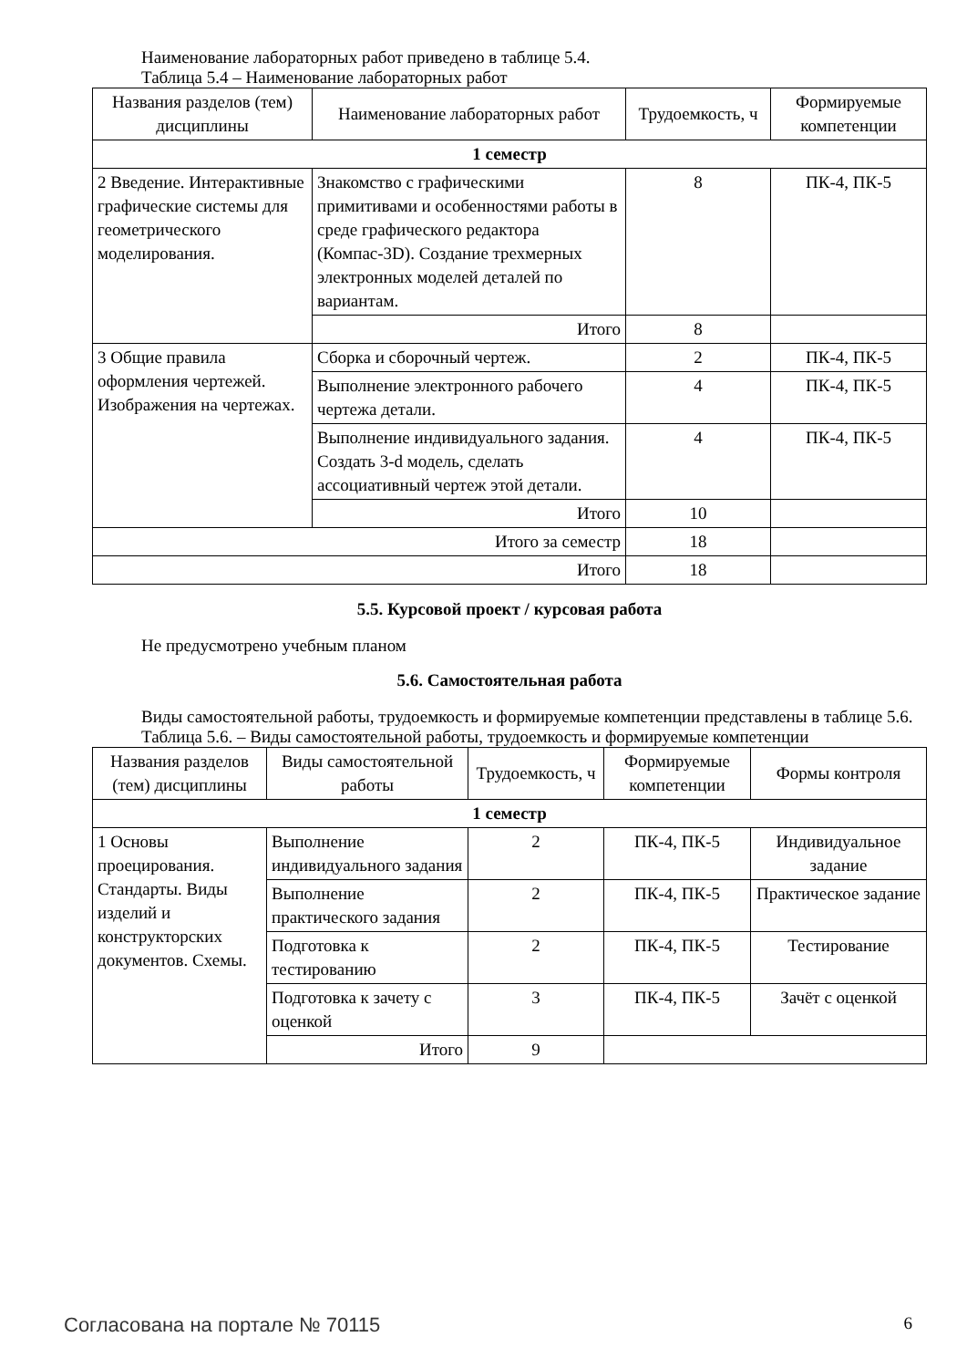Наименование лабораторных работ приведено в таблице 5.4.
Таблица 5.4 – Наименование лабораторных работ
| Названия разделов (тем) дисциплины | Наименование лабораторных работ | Трудоемкость, ч | Формируемые компетенции |
| --- | --- | --- | --- |
| 1 семестр | | | |
| 2 Введение. Интерактивные графические системы для геометрического моделирования. | Знакомство с графическими примитивами и особенностями работы в среде графического редактора (Компас-3D). Создание трехмерных электронных моделей деталей по вариантам. | 8 | ПК-4, ПК-5 |
| | Итого | 8 | |
| 3 Общие правила оформления чертежей. Изображения на чертежах. | Сборка и сборочный чертеж. | 2 | ПК-4, ПК-5 |
| | Выполнение электронного рабочего чертежа детали. | 4 | ПК-4, ПК-5 |
| | Выполнение индивидуального задания. Создать 3-d модель, сделать ассоциативный чертеж этой детали. | 4 | ПК-4, ПК-5 |
| | Итого | 10 | |
| Итого за семестр | | 18 | |
| Итого | | 18 | |
5.5. Курсовой проект / курсовая работа
Не предусмотрено учебным планом
5.6. Самостоятельная работа
Виды самостоятельной работы, трудоемкость и формируемые компетенции представлены в таблице 5.6.
Таблица 5.6. – Виды самостоятельной работы, трудоемкость и формируемые компетенции
| Названия разделов (тем) дисциплины | Виды самостоятельной работы | Трудоемкость, ч | Формируемые компетенции | Формы контроля |
| --- | --- | --- | --- | --- |
| 1 семестр | | | | |
| 1 Основы проецирования. Стандарты. Виды изделий и конструкторских документов. Схемы. | Выполнение индивидуального задания | 2 | ПК-4, ПК-5 | Индивидуальное задание |
| | Выполнение практического задания | 2 | ПК-4, ПК-5 | Практическое задание |
| | Подготовка к тестированию | 2 | ПК-4, ПК-5 | Тестирование |
| | Подготовка к зачету с оценкой | 3 | ПК-4, ПК-5 | Зачёт с оценкой |
| | Итого | 9 | | |
Согласована на портале № 70115 6